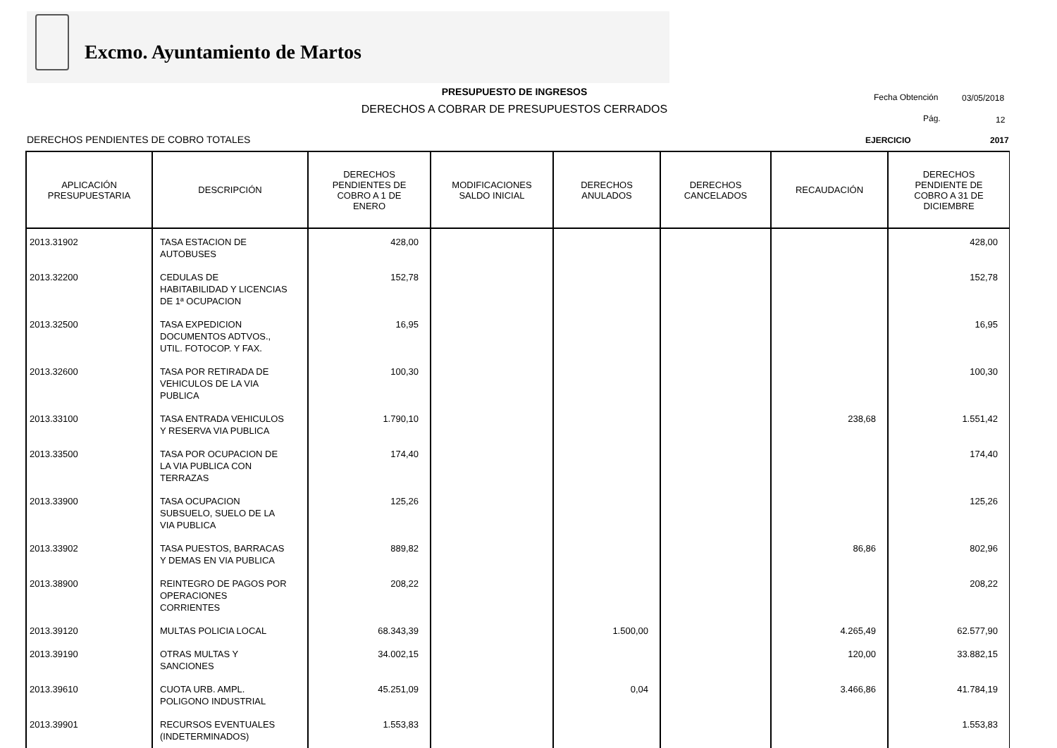Excmo. Ayuntamiento de Martos
PRESUPUESTO DE INGRESOS
DERECHOS A COBRAR DE PRESUPUESTOS CERRADOS
Fecha Obtención 03/05/2018
Pág. 12
DERECHOS PENDIENTES DE COBRO TOTALES
EJERCICIO 2017
| APLICACIÓN PRESUPUESTARIA | DESCRIPCIÓN | DERECHOS PENDIENTES DE COBRO A 1 DE ENERO | MODIFICACIONES SALDO INICIAL | DERECHOS ANULADOS | DERECHOS CANCELADOS | RECAUDACIÓN | DERECHOS PENDIENTE DE COBRO A 31 DE DICIEMBRE |
| --- | --- | --- | --- | --- | --- | --- | --- |
| 2013.31902 | TASA ESTACION DE AUTOBUSES | 428,00 | | | | | 428,00 |
| 2013.32200 | CEDULAS DE HABITABILIDAD Y LICENCIAS DE 1ª OCUPACION | 152,78 | | | | | 152,78 |
| 2013.32500 | TASA EXPEDICION DOCUMENTOS ADTVOS., UTIL. FOTOCOP. Y FAX. | 16,95 | | | | | 16,95 |
| 2013.32600 | TASA POR RETIRADA DE VEHICULOS DE LA VIA PUBLICA | 100,30 | | | | | 100,30 |
| 2013.33100 | TASA ENTRADA VEHICULOS Y RESERVA VIA PUBLICA | 1.790,10 | | | | 238,68 | 1.551,42 |
| 2013.33500 | TASA POR OCUPACION DE LA VIA PUBLICA CON TERRAZAS | 174,40 | | | | | 174,40 |
| 2013.33900 | TASA OCUPACION SUBSUELO, SUELO DE LA VIA PUBLICA | 125,26 | | | | | 125,26 |
| 2013.33902 | TASA PUESTOS, BARRACAS Y DEMAS EN VIA PUBLICA | 889,82 | | | | 86,86 | 802,96 |
| 2013.38900 | REINTEGRO DE PAGOS POR OPERACIONES CORRIENTES | 208,22 | | | | | 208,22 |
| 2013.39120 | MULTAS POLICIA LOCAL | 68.343,39 | | 1.500,00 | | 4.265,49 | 62.577,90 |
| 2013.39190 | OTRAS MULTAS Y SANCIONES | 34.002,15 | | | | 120,00 | 33.882,15 |
| 2013.39610 | CUOTA URB. AMPL. POLIGONO INDUSTRIAL | 45.251,09 | | 0,04 | | 3.466,86 | 41.784,19 |
| 2013.39901 | RECURSOS EVENTUALES (INDETERMINADOS) | 1.553,83 | | | | | 1.553,83 |